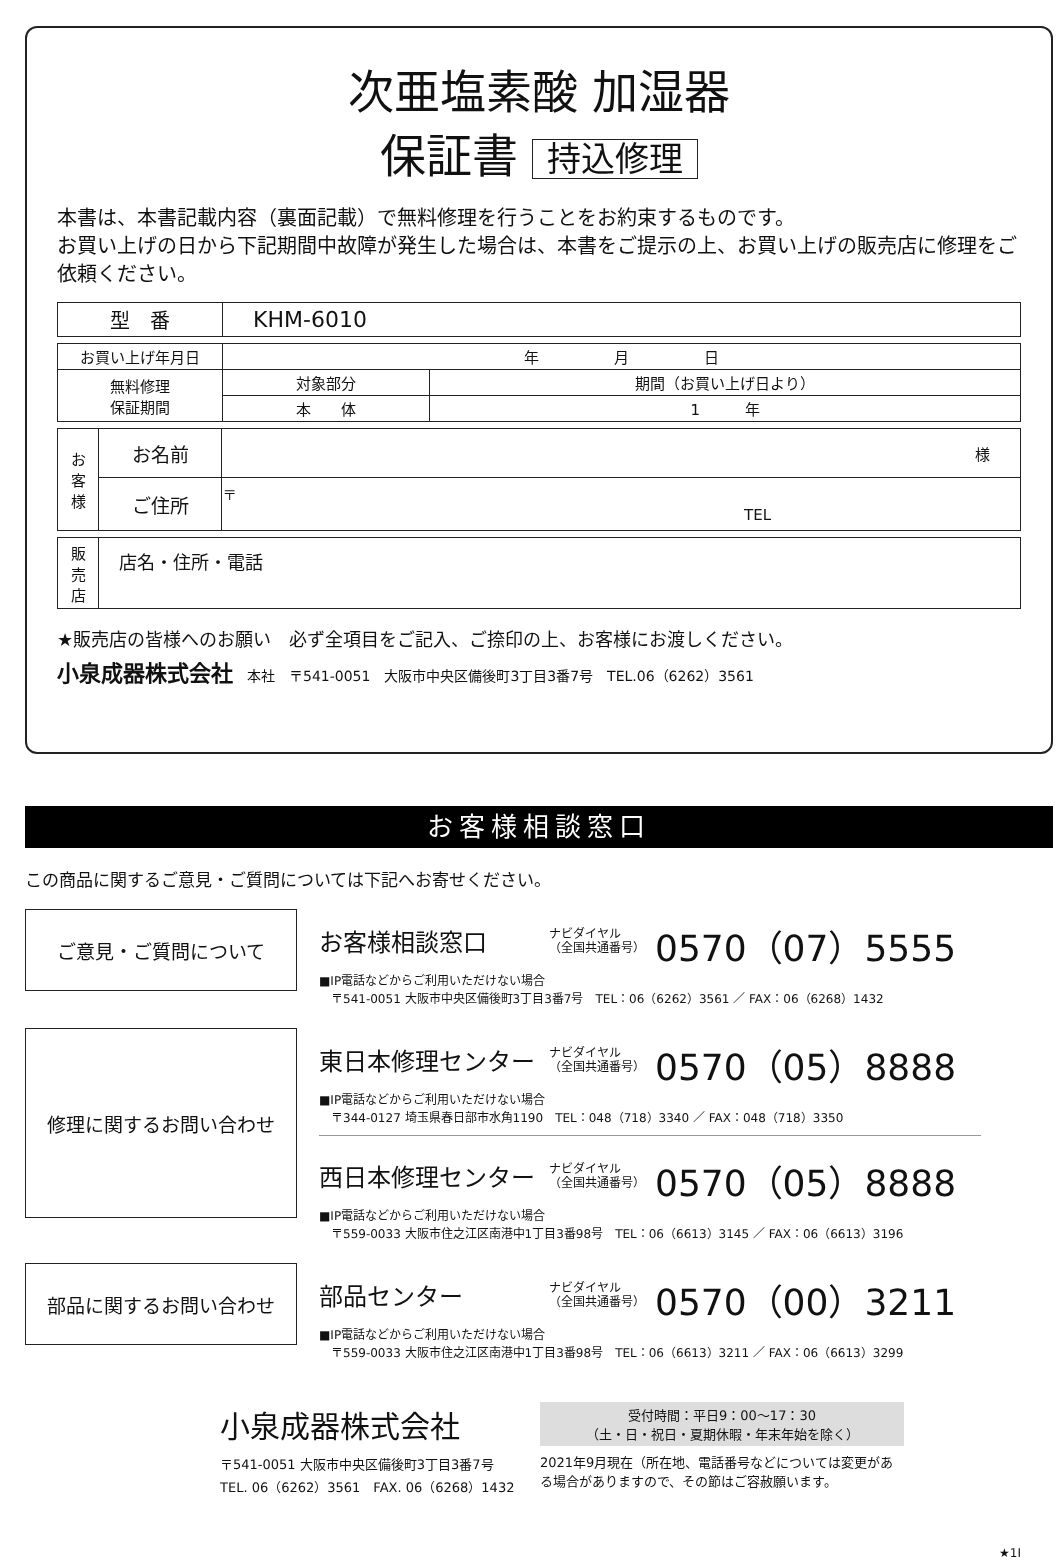次亜塩素酸 加湿器
保証書 持込修理
本書は、本書記載内容（裏面記載）で無料修理を行うことをお約束するものです。
お買い上げの日から下記期間中故障が発生した場合は、本書をご提示の上、お買い上げの販売店に修理をご依頼ください。
| 型 番 | KHM-6010 |
| お買い上げ年月日 | 年 月 日 | |
| 無料修理 保証期間 | 対象部分 | 期間（お買い上げ日より） |
| | 本 体 | 1 年 |
| お 客 様 | お名前 | 様 |
| | ご住所 | 〒 TEL |
| 販 売 店 | 店名・住所・電話 |
★販売店の皆様へのお願い　必ず全項目をご記入、ご捺印の上、お客様にお渡しください。
小泉成器株式会社 本社　〒541-0051　大阪市中央区備後町3丁目3番7号　TEL.06（6262）3561
お客様相談窓口
この商品に関するご意見・ご質問については下記へお寄せください。
ご意見・ご質問について
お客様相談窓口 ナビダイヤル
（全国共通番号） 0570（07）5555
■IP電話などからご利用いただけない場合
　〒541-0051 大阪市中央区備後町3丁目3番7号　TEL：06（6262）3561 ／ FAX：06（6268）1432
修理に関するお問い合わせ
東日本修理センター ナビダイヤル
（全国共通番号） 0570（05）8888
■IP電話などからご利用いただけない場合
　〒344-0127 埼玉県春日部市水角1190　TEL：048（718）3340 ／ FAX：048（718）3350
西日本修理センター ナビダイヤル
（全国共通番号） 0570（05）8888
■IP電話などからご利用いただけない場合
　〒559-0033 大阪市住之江区南港中1丁目3番98号　TEL：06（6613）3145 ／ FAX：06（6613）3196
部品に関するお問い合わせ
部品センター ナビダイヤル
（全国共通番号） 0570（00）3211
■IP電話などからご利用いただけない場合
　〒559-0033 大阪市住之江区南港中1丁目3番98号　TEL：06（6613）3211 ／ FAX：06（6613）3299
小泉成器株式会社
〒541-0051 大阪市中央区備後町3丁目3番7号
TEL. 06（6262）3561　FAX. 06（6268）1432
受付時間：平日9：00～17：30
（土・日・祝日・夏期休暇・年末年始を除く）
2021年9月現在（所在地、電話番号などについては変更がある場合がありますので、その節はご容赦願います。
★1I